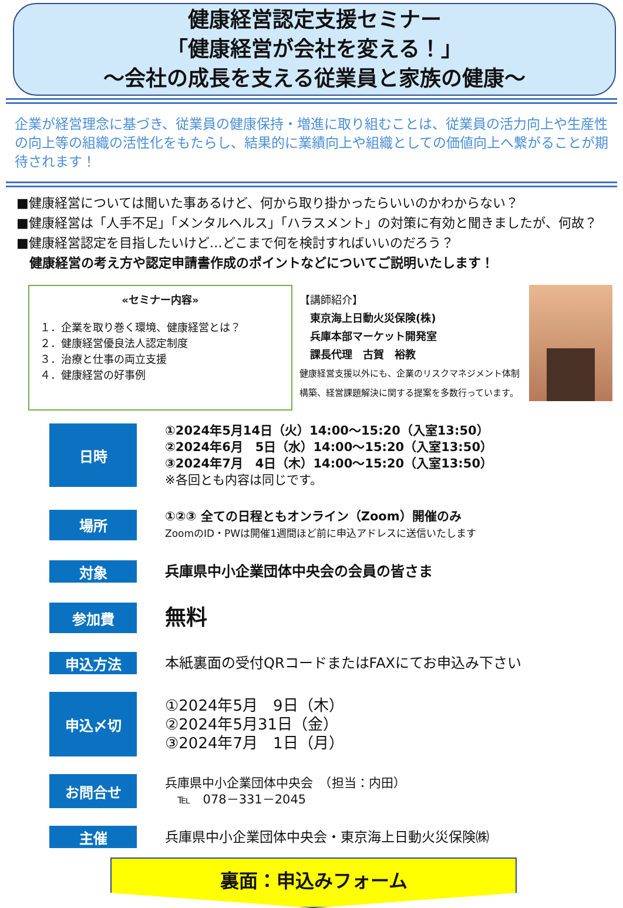健康経営認定支援セミナー
「健康経営が会社を変える！」
～会社の成長を支える従業員と家族の健康～
企業が経営理念に基づき、従業員の健康保持・増進に取り組むことは、従業員の活力向上や生産性の向上等の組織の活性化をもたらし、結果的に業績向上や組織としての価値向上へ繋がることが期待されます！
■健康経営については聞いた事あるけど、何から取り掛かったらいいのかわからない？
■健康経営は「人手不足」「メンタルヘルス」「ハラスメント」の対策に有効と聞きましたが、何故？
■健康経営認定を目指したいけど…どこまで何を検討すればいいのだろう？
　健康経営の考え方や認定申請書作成のポイントなどについてご説明いたします！
«セミナー内容»
１．企業を取り巻く環境、健康経営とは？
２．健康経営優良法人認定制度
３．治療と仕事の両立支援
４．健康経営の好事例
【講師紹介】
　東京海上日動火災保険(株)
　兵庫本部マーケット開発室
　課長代理　古賀　裕教
健康経営支援以外にも、企業のリスクマネジメント体制構築、経営課題解決に関する提案を多数行っています。
日時
①2024年5月14日（火）14:00～15:20（入室13:50）
②2024年6月　5日（水）14:00～15:20（入室13:50）
③2024年7月　4日（木）14:00～15:20（入室13:50）
※各回とも内容は同じです。
場所
①②③ 全ての日程ともオンライン（Zoom）開催のみ
ZoomのID・PWは開催1週間ほど前に申込アドレスに送信いたします
対象
兵庫県中小企業団体中央会の会員の皆さま
参加費
無料
申込方法
本紙裏面の受付QRコードまたはFAXにてお申込み下さい
申込〆切
①2024年5月　9日（木）
②2024年5月31日（金）
③2024年7月　1日（月）
お問合せ
兵庫県中小企業団体中央会　（担当：内田）
　℡　078－331－2045
主催
兵庫県中小企業団体中央会・東京海上日動火災保険㈱
裏面：申込みフォーム